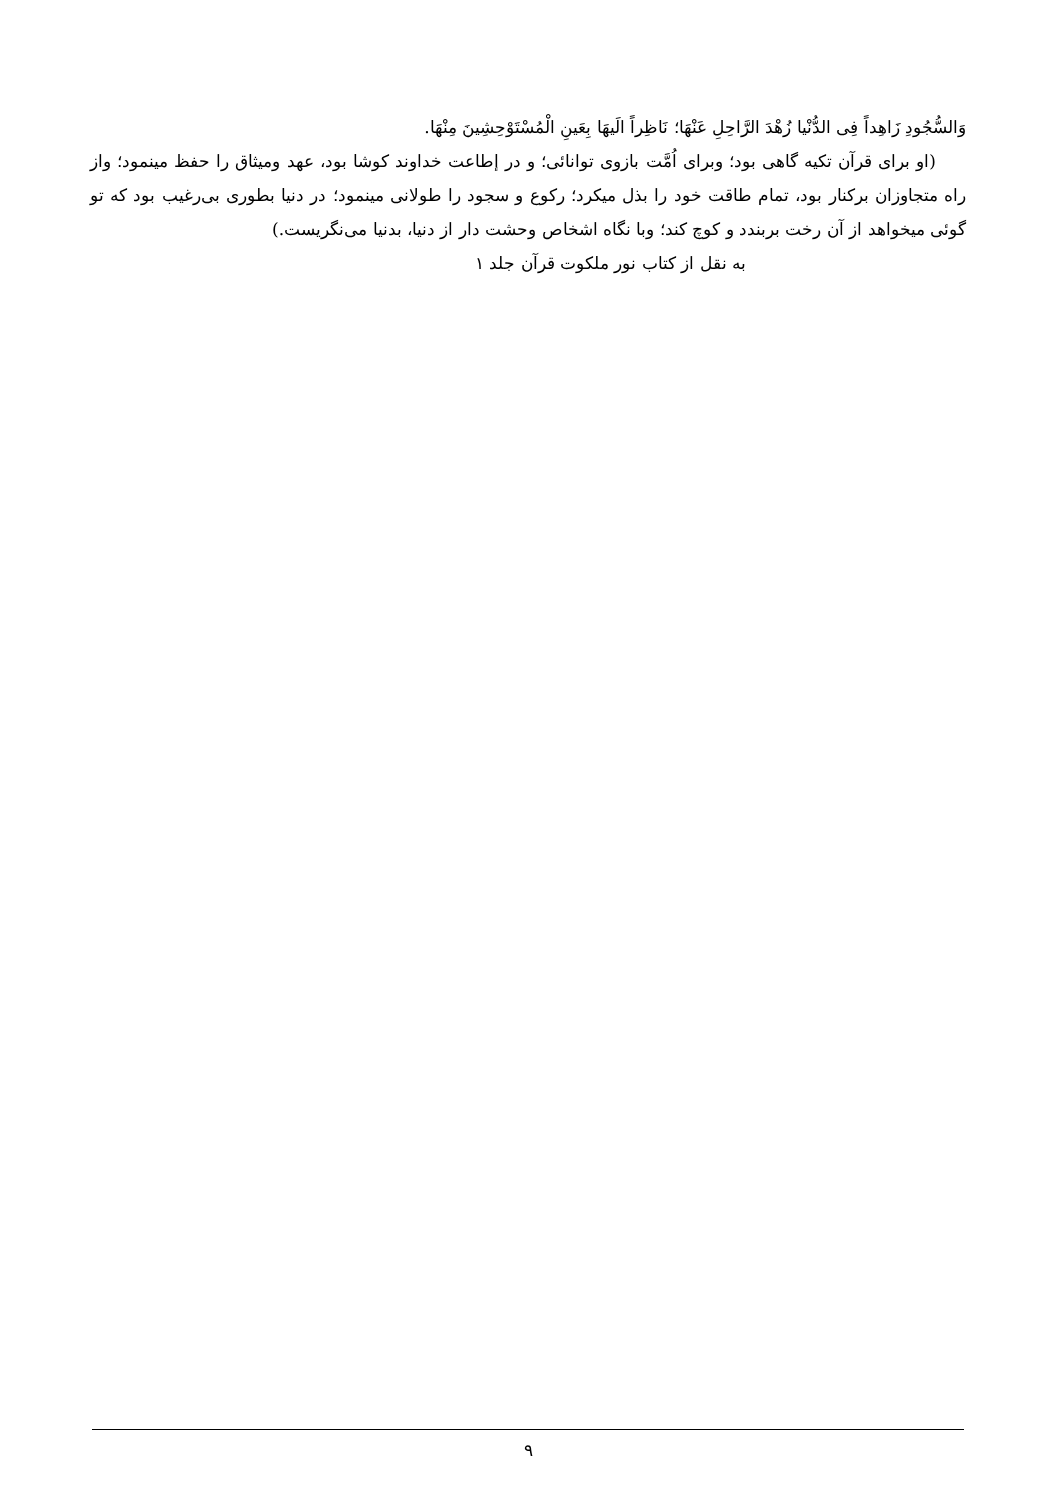وَالسُّجُودِ زَاهِداً فِی الدُّنْیا زُهْدَ الرَّاحِلِ عَنْهَا؛ نَاظِراً الَیهَا بِعَینِ الْمُسْتَوْحِشِینَ مِنْهَا.
(او برای قرآن تکیه گاهی بود؛ وبرای اُمَّت بازوی توانائی؛ و در إطاعت خداوند کوشا بود، عهد ومیثاق را حفظ مینمود؛ واز راه متجاوزان برکنار بود، تمام طاقت خود را بذل میکرد؛ رکوع و سجود را طولانی مینمود؛ در دنیا بطوری بی‌رغیب بود که تو گوئی میخواهد از آن رخت بربندد و کوچ کند؛ وبا نگاه اشخاص وحشت دار از دنیا، بدنیا می‌نگریست.)
به نقل از کتاب نور ملکوت قرآن جلد ۱
۹